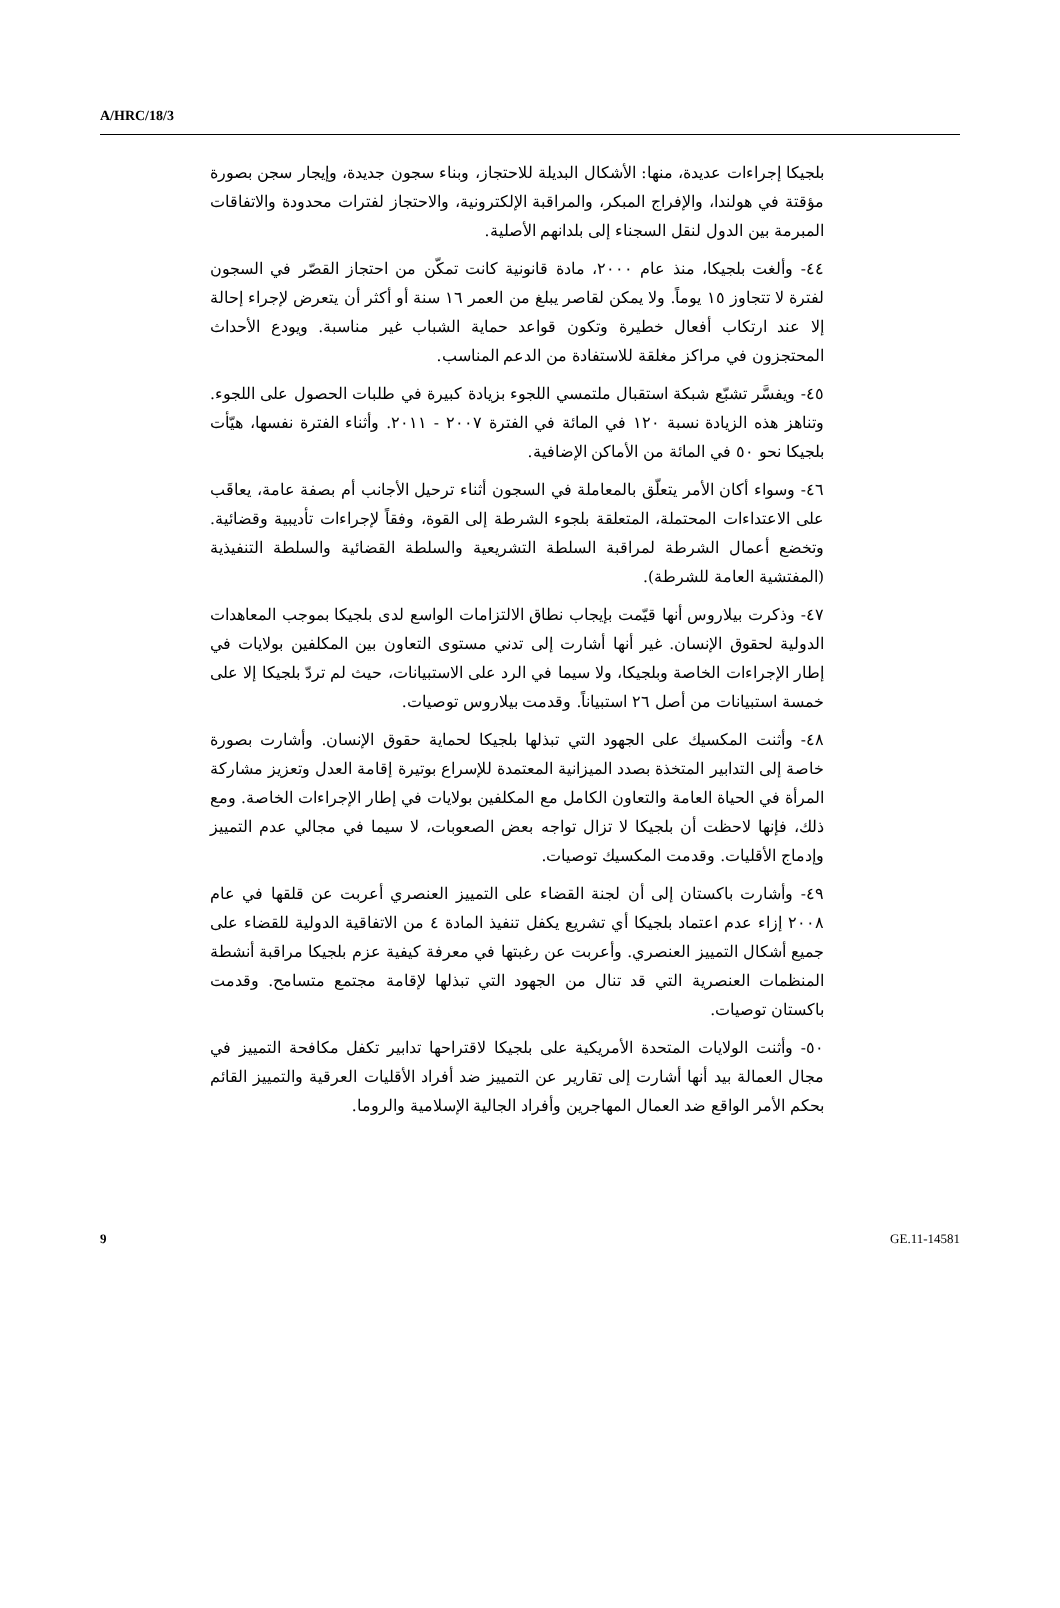A/HRC/18/3
بلجيكا إجراءات عديدة، منها: الأشكال البديلة للاحتجاز، وبناء سجون جديدة، وإيجار سجن بصورة مؤقتة في هولندا، والإفراج المبكر، والمراقبة الإلكترونية، والاحتجاز لفترات محدودة والاتفاقات المبرمة بين الدول لنقل السجناء إلى بلدانهم الأصلية.
٤٤- وألغت بلجيكا، منذ عام ٢٠٠٠، مادة قانونية كانت تمكّن من احتجاز القصّر في السجون لفترة لا تتجاوز ١٥ يوماً. ولا يمكن لقاصر يبلغ من العمر ١٦ سنة أو أكثر أن يتعرض لإجراء إحالة إلا عند ارتكاب أفعال خطيرة وتكون قواعد حماية الشباب غير مناسبة. ويودع الأحداث المحتجزون في مراكز مغلقة للاستفادة من الدعم المناسب.
٤٥- ويفسَّر تشبّع شبكة استقبال ملتمسي اللجوء بزيادة كبيرة في طلبات الحصول على اللجوء. وتناهز هذه الزيادة نسبة ١٢٠ في المائة في الفترة ٢٠٠٧ - ٢٠١١. وأثناء الفترة نفسها، هيّأت بلجيكا نحو ٥٠ في المائة من الأماكن الإضافية.
٤٦- وسواء أكان الأمر يتعلّق بالمعاملة في السجون أثناء ترحيل الأجانب أم بصفة عامة، يعاقَب على الاعتداءات المحتملة، المتعلقة بلجوء الشرطة إلى القوة، وفقاً لإجراءات تأديبية وقضائية. وتخضع أعمال الشرطة لمراقبة السلطة التشريعية والسلطة القضائية والسلطة التنفيذية (المفتشية العامة للشرطة).
٤٧- وذكرت بيلاروس أنها قيّمت بإيجاب نطاق الالتزامات الواسع لدى بلجيكا بموجب المعاهدات الدولية لحقوق الإنسان. غير أنها أشارت إلى تدني مستوى التعاون بين المكلفين بولايات في إطار الإجراءات الخاصة وبلجيكا، ولا سيما في الرد على الاستبيانات، حيث لم تردّ بلجيكا إلا على خمسة استبيانات من أصل ٢٦ استبياناً. وقدمت بيلاروس توصيات.
٤٨- وأثنت المكسيك على الجهود التي تبذلها بلجيكا لحماية حقوق الإنسان. وأشارت بصورة خاصة إلى التدابير المتخذة بصدد الميزانية المعتمدة للإسراع بوتيرة إقامة العدل وتعزيز مشاركة المرأة في الحياة العامة والتعاون الكامل مع المكلفين بولايات في إطار الإجراءات الخاصة. ومع ذلك، فإنها لاحظت أن بلجيكا لا تزال تواجه بعض الصعوبات، لا سيما في مجالي عدم التمييز وإدماج الأقليات. وقدمت المكسيك توصيات.
٤٩- وأشارت باكستان إلى أن لجنة القضاء على التمييز العنصري أعربت عن قلقها في عام ٢٠٠٨ إزاء عدم اعتماد بلجيكا أي تشريع يكفل تنفيذ المادة ٤ من الاتفاقية الدولية للقضاء على جميع أشكال التمييز العنصري. وأعربت عن رغبتها في معرفة كيفية عزم بلجيكا مراقبة أنشطة المنظمات العنصرية التي قد تنال من الجهود التي تبذلها لإقامة مجتمع متسامح. وقدمت باكستان توصيات.
٥٠- وأثنت الولايات المتحدة الأمريكية على بلجيكا لاقتراحها تدابير تكفل مكافحة التمييز في مجال العمالة بيد أنها أشارت إلى تقارير عن التمييز ضد أفراد الأقليات العرقية والتمييز القائم بحكم الأمر الواقع ضد العمال المهاجرين وأفراد الجالية الإسلامية والروما.
9 GE.11-14581